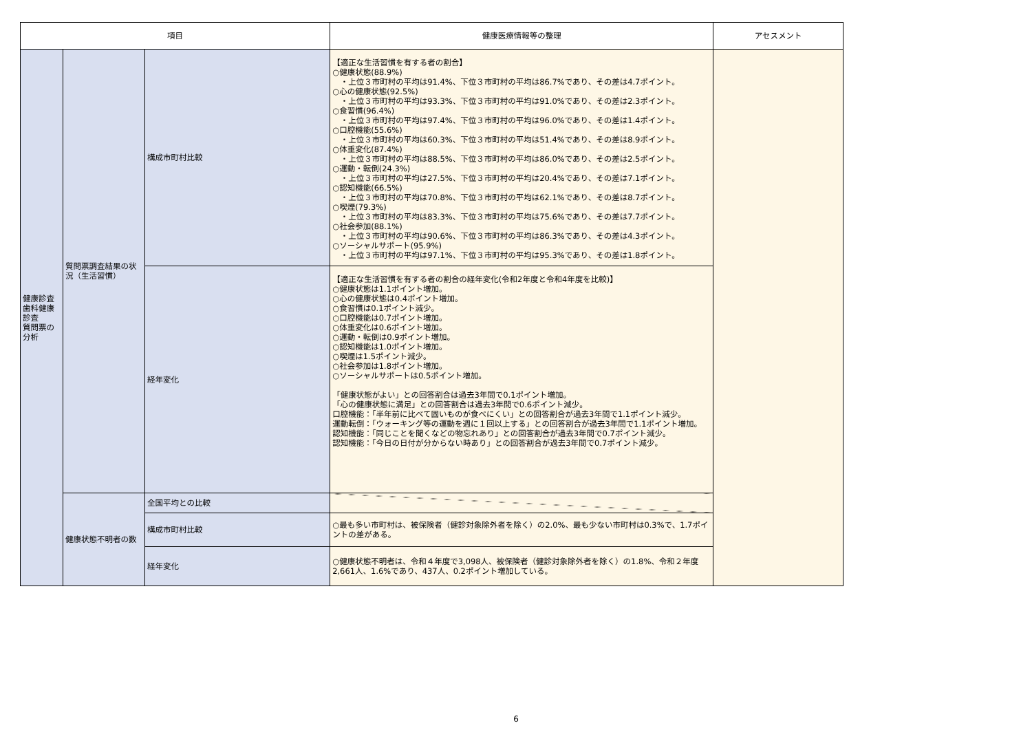| 項目 | | | 健康医療情報等の整理 | アセスメント |
| --- | --- | --- | --- | --- |
| 健康診査 歯科健康診査 質問票の分析 | 質問票調査結果の状況（生活習慣） | 構成市町村比較 | 【適正な生活習慣を有する者の割合】 ○健康状態(88.9%) ・上位３市町村の平均は91.4%、下位３市町村の平均は86.7%であり、その差は4.7ポイント。 ○心の健康状態(92.5%) ・上位３市町村の平均は93.3%、下位３市町村の平均は91.0%であり、その差は2.3ポイント。 ○食習慣(96.4%) ・上位３市町村の平均は97.4%、下位３市町村の平均は96.0%であり、その差は1.4ポイント。 ○口腔機能(55.6%) ・上位３市町村の平均は60.3%、下位３市町村の平均は51.4%であり、その差は8.9ポイント。 ○体重変化(87.4%) ・上位３市町村の平均は88.5%、下位３市町村の平均は86.0%であり、その差は2.5ポイント。 ○運動・転倒(24.3%) ・上位３市町村の平均は27.5%、下位３市町村の平均は20.4%であり、その差は7.1ポイント。 ○認知機能(66.5%) ・上位３市町村の平均は70.8%、下位３市町村の平均は62.1%であり、その差は8.7ポイント。 ○喫煙(79.3%) ・上位３市町村の平均は83.3%、下位３市町村の平均は75.6%であり、その差は7.7ポイント。 ○社会参加(88.1%) ・上位３市町村の平均は90.6%、下位３市町村の平均は86.3%であり、その差は4.3ポイント。 ○ソーシャルサポート(95.9%) ・上位３市町村の平均は97.1%、下位３市町村の平均は95.3%であり、その差は1.8ポイント。 | |
| | | 経年変化 | 【適正な生活習慣を有する者の割合の経年変化(令和2年度と令和4年度を比較)】 ○健康状態は1.1ポイント増加。 ○心の健康状態は0.4ポイント増加。 ○食習慣は0.1ポイント減少。 ○口腔機能は0.7ポイント増加。 ○体重変化は0.6ポイント増加。 ○運動・転倒は0.9ポイント増加。 ○認知機能は1.0ポイント増加。 ○喫煙は1.5ポイント減少。 ○社会参加は1.8ポイント増加。 ○ソーシャルサポートは0.5ポイント増加。 「健康状態がよい」との回答割合は過去3年間で0.1ポイント増加。 「心の健康状態に満足」との回答割合は過去3年間で0.6ポイント減少。 口腔機能：「半年前に比べて固いものが食べにくい」との回答割合が過去3年間で1.1ポイント減少。 運動転倒：「ウォーキング等の運動を週に１回以上する」との回答割合が過去3年間で1.1ポイント増加。 認知機能：「同じことを聞くなどの物忘れあり」との回答割合が過去3年間で0.7ポイント減少。 認知機能：「今日の日付が分からない時あり」との回答割合が過去3年間で0.7ポイント減少。 | |
| | 健康状態不明者の数 | 全国平均との比較 | | |
| | | 構成市町村比較 | ○最も多い市町村は、被保険者（健診対象除外者を除く）の2.0%、最も少ない市町村は0.3%で、1.7ポイントの差がある。 | |
| | | 経年変化 | ○健康状態不明者は、令和４年度で3,098人、被保険者（健診対象除外者を除く）の1.8%、令和２年度2,661人、1.6%であり、437人、0.2ポイント増加している。 | |
6